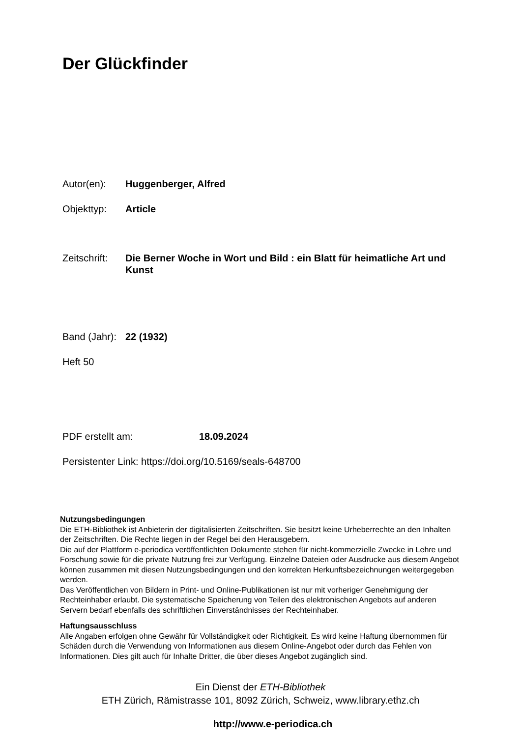Der Glückfinder
Autor(en): Huggenberger, Alfred
Objekttyp: Article
Zeitschrift: Die Berner Woche in Wort und Bild : ein Blatt für heimatliche Art und Kunst
Band (Jahr): 22 (1932)
Heft 50
PDF erstellt am: 18.09.2024
Persistenter Link: https://doi.org/10.5169/seals-648700
Nutzungsbedingungen
Die ETH-Bibliothek ist Anbieterin der digitalisierten Zeitschriften. Sie besitzt keine Urheberrechte an den Inhalten der Zeitschriften. Die Rechte liegen in der Regel bei den Herausgebern.
Die auf der Plattform e-periodica veröffentlichten Dokumente stehen für nicht-kommerzielle Zwecke in Lehre und Forschung sowie für die private Nutzung frei zur Verfügung. Einzelne Dateien oder Ausdrucke aus diesem Angebot können zusammen mit diesen Nutzungsbedingungen und den korrekten Herkunftsbezeichnungen weitergegeben werden.
Das Veröffentlichen von Bildern in Print- und Online-Publikationen ist nur mit vorheriger Genehmigung der Rechteinhaber erlaubt. Die systematische Speicherung von Teilen des elektronischen Angebots auf anderen Servern bedarf ebenfalls des schriftlichen Einverständnisses der Rechteinhaber.
Haftungsausschluss
Alle Angaben erfolgen ohne Gewähr für Vollständigkeit oder Richtigkeit. Es wird keine Haftung übernommen für Schäden durch die Verwendung von Informationen aus diesem Online-Angebot oder durch das Fehlen von Informationen. Dies gilt auch für Inhalte Dritter, die über dieses Angebot zugänglich sind.
Ein Dienst der ETH-Bibliothek
ETH Zürich, Rämistrasse 101, 8092 Zürich, Schweiz, www.library.ethz.ch
http://www.e-periodica.ch